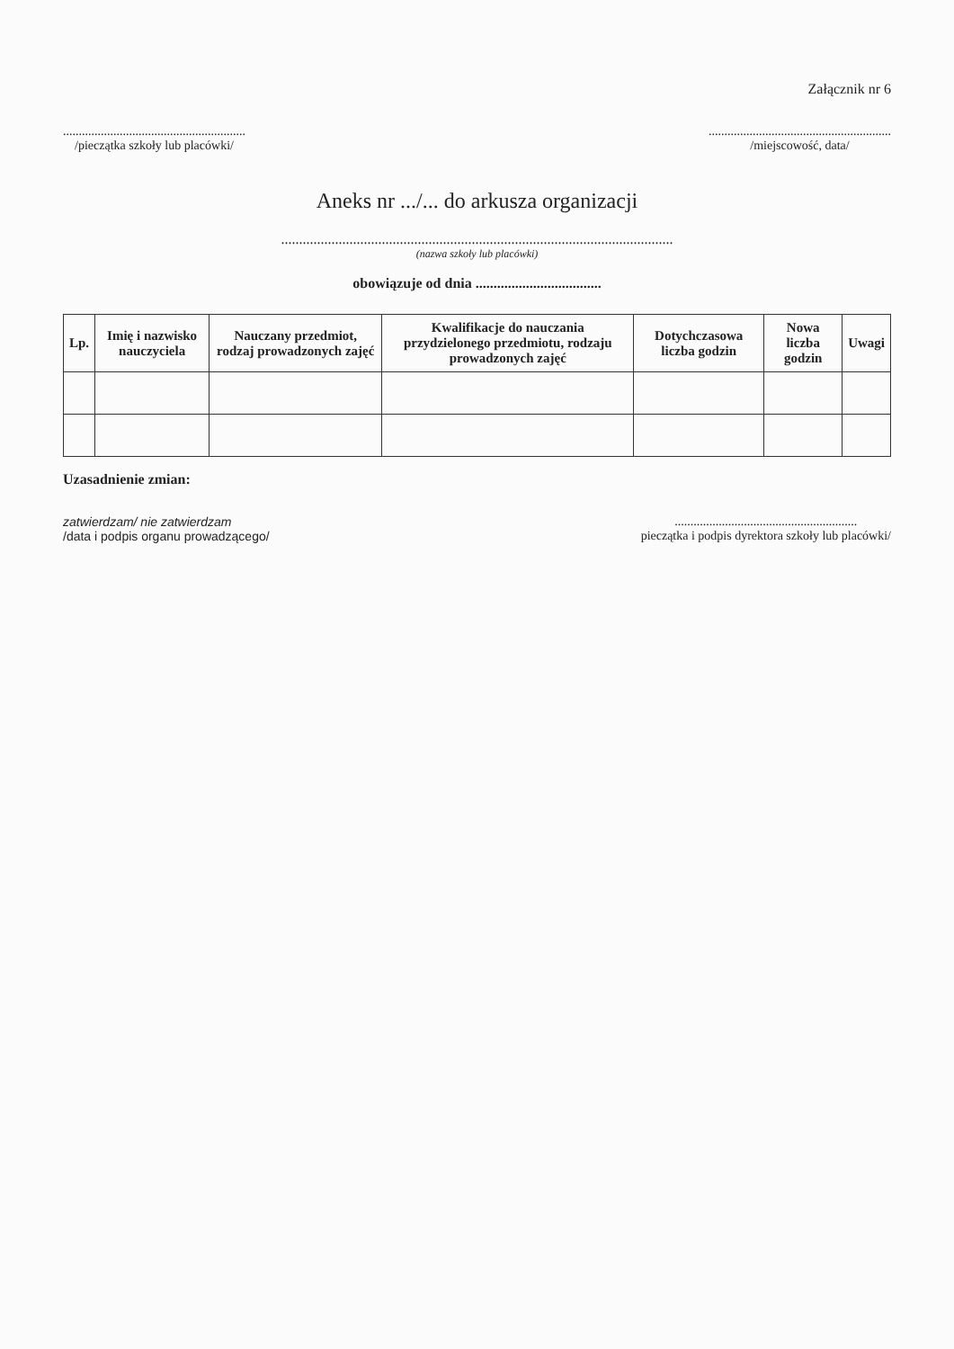Załącznik nr 6
..........................................................
/pieczątka szkoły lub placówki/
..........................................................
/miejscowość, data/
Aneks nr .../... do arkusza organizacji
.............................................................................................................
(nazwa szkoły lub placówki)
obowiązuje od dnia ...................................
| Lp. | Imię i nazwisko nauczyciela | Nauczany przedmiot, rodzaj prowadzonych zajęć | Kwalifikacje do nauczania przydzielonego przedmiotu, rodzaju prowadzonych zajęć | Dotychczasowa liczba godzin | Nowa liczba godzin | Uwagi |
| --- | --- | --- | --- | --- | --- | --- |
Uzasadnienie zmian:
zatwierdzam/ nie zatwierdzam
/data i podpis organu prowadzącego/
..........................................................
pieczątka i podpis dyrektora szkoły lub placówki/